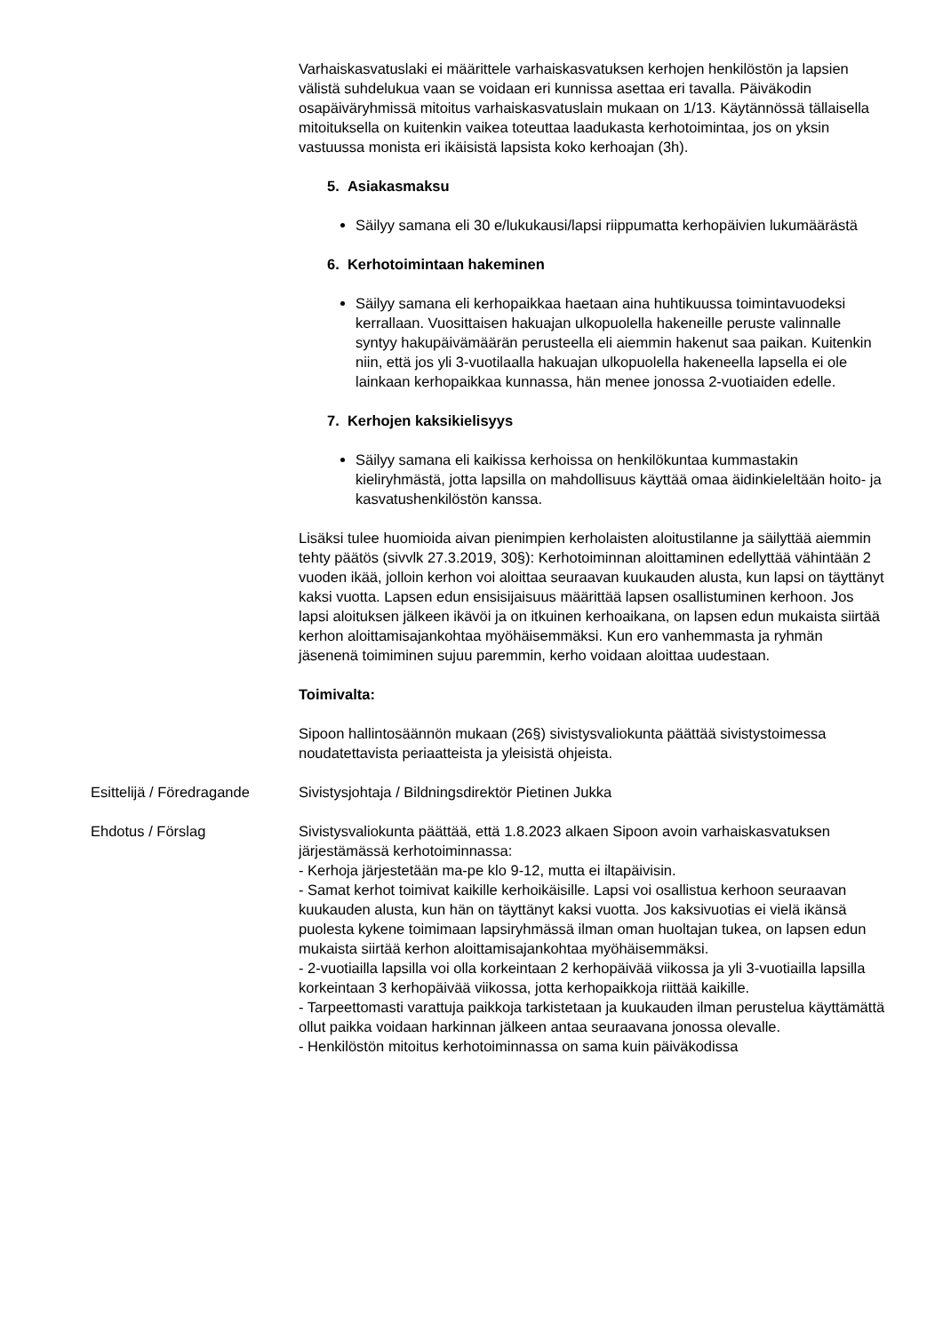Varhaiskasvatuslaki ei määrittele varhaiskasvatuksen kerhojen henkilöstön ja lapsien välistä suhdelukua vaan se voidaan eri kunnissa asettaa eri tavalla. Päiväkodin osapäiväryhmissä mitoitus varhaiskasvatuslain mukaan on 1/13. Käytännössä tällaisella mitoituksella on kuitenkin vaikea toteuttaa laadukasta kerhotoimintaa, jos on yksin vastuussa monista eri ikäisistä lapsista koko kerhoajan (3h).
5. Asiakasmaksu
Säilyy samana eli 30 e/lukukausi/lapsi riippumatta kerhopäivien lukumäärästä
6. Kerhotoimintaan hakeminen
Säilyy samana eli kerhopaikkaa haetaan aina huhtikuussa toimintavuodeksi kerrallaan. Vuosittaisen hakuajan ulkopuolella hakeneille peruste valinnalle syntyy hakupäivämäärän perusteella eli aiemmin hakenut saa paikan. Kuitenkin niin, että jos yli 3-vuotilaalla hakuajan ulkopuolella hakeneella lapsella ei ole lainkaan kerhopaikkaa kunnassa, hän menee jonossa 2-vuotiaiden edelle.
7. Kerhojen kaksikielisyys
Säilyy samana eli kaikissa kerhoissa on henkilökuntaa kummastakin kieliryhmästä, jotta lapsilla on mahdollisuus käyttää omaa äidinkieleltään hoito- ja kasvatushenkilöstön kanssa.
Lisäksi tulee huomioida aivan pienimpien kerholaisten aloitustilanne ja säilyttää aiemmin tehty päätös (sivvlk 27.3.2019, 30§): Kerhotoiminnan aloittaminen edellyttää vähintään 2 vuoden ikää, jolloin kerhon voi aloittaa seuraavan kuukauden alusta, kun lapsi on täyttänyt kaksi vuotta. Lapsen edun ensisijaisuus määrittää lapsen osallistuminen kerhoon. Jos lapsi aloituksen jälkeen ikävöi ja on itkuinen kerhoaikana, on lapsen edun mukaista siirtää kerhon aloittamisajankohtaa myöhäisemmäksi. Kun ero vanhemmasta ja ryhmän jäsenenä toimiminen sujuu paremmin, kerho voidaan aloittaa uudestaan.
Toimivalta:
Sipoon hallintosäännön mukaan (26§) sivistysvaliokunta päättää sivistystoimessa noudatettavista periaatteista ja yleisistä ohjeista.
Esittelijä / Föredragande Sivistysjohtaja / Bildningsdirektör Pietinen Jukka
Ehdotus / Förslag Sivistysvaliokunta päättää, että 1.8.2023 alkaen Sipoon avoin varhaiskasvatuksen järjestämässä kerhotoiminnassa:
- Kerhoja järjestetään ma-pe klo 9-12, mutta ei iltapäivisin.
- Samat kerhot toimivat kaikille kerhoikäisille. Lapsi voi osallistua kerhoon seuraavan kuukauden alusta, kun hän on täyttänyt kaksi vuotta. Jos kaksivuotias ei vielä ikänsä puolesta kykene toimimaan lapsiryhmässä ilman oman huoltajan tukea, on lapsen edun mukaista siirtää kerhon aloittamisajankohtaa myöhäisemmäksi.
- 2-vuotiailla lapsilla voi olla korkeintaan 2 kerhopäivää viikossa ja yli 3-vuotiailla lapsilla korkeintaan 3 kerhopäivää viikossa, jotta kerhopaikkoja riittää kaikille.
- Tarpeettomasti varattuja paikkoja tarkistetaan ja kuukauden ilman perustelua käyttämättä ollut paikka voidaan harkinnan jälkeen antaa seuraavana jonossa olevalle.
- Henkilöstön mitoitus kerhotoiminnassa on sama kuin päiväkodissa